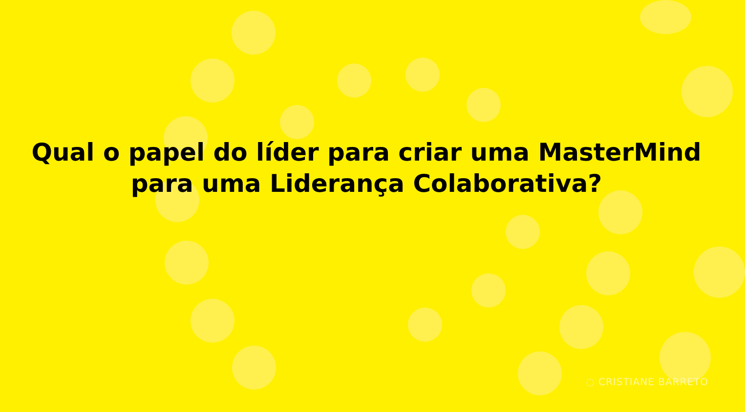Qual o papel do líder para criar uma MasterMind
para uma Liderança Colaborativa?
◌ CRISTIANE BARRETO